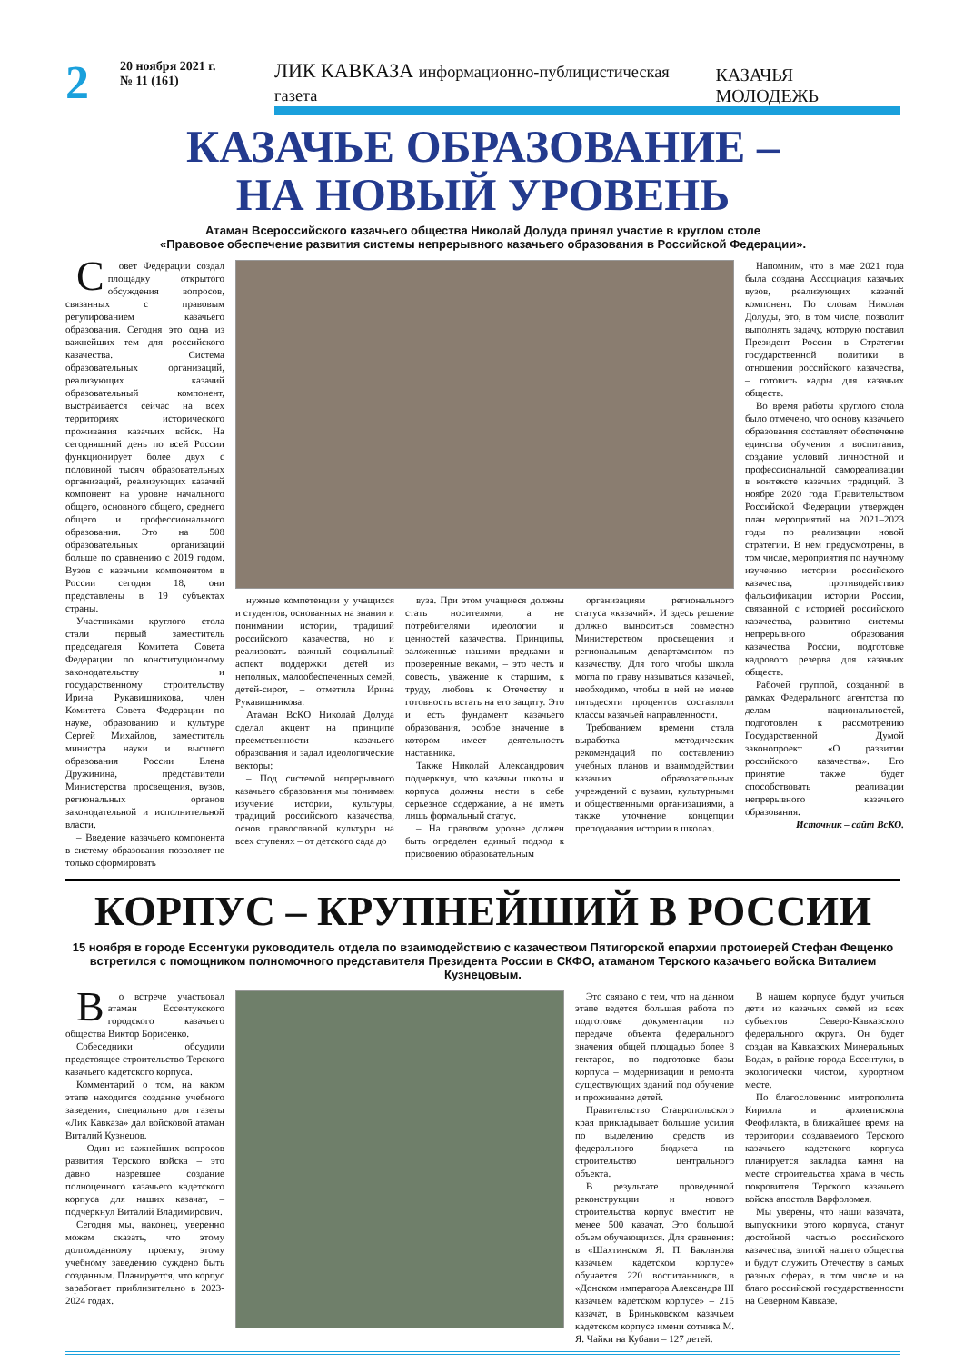2
20 ноября 2021 г.
№ 11 (161)
ЛИК КАВКАЗА информационно-публицистическая газета КАЗАЧЬЯ МОЛОДЕЖЬ
КАЗАЧЬЕ ОБРАЗОВАНИЕ –
НА НОВЫЙ УРОВЕНЬ
Атаман Всероссийского казачьего общества Николай Долуда принял участие в круглом столе
«Правовое обеспечение развития системы непрерывного казачьего образования в Российской Федерации».
Совет Федерации создал площадку открытого обсуждения вопросов, связанных с правовым регулированием казачьего образования. Сегодня это одна из важнейших тем для российского казачества. Система образовательных организаций, реализующих казачий образовательный компонент, выстраивается сейчас на всех территориях исторического проживания казачьих войск. На сегодняшний день по всей России функционирует более двух с половиной тысяч образовательных организаций, реализующих казачий компонент на уровне начального общего, основного общего, среднего общего и профессионального образования. Это на 508 образовательных организаций больше по сравнению с 2019 годом. Вузов с казачьим компонентом в России сегодня 18, они представлены в 19 субъектах страны.
Участниками круглого стола стали первый заместитель председателя Комитета Совета Федерации по конституционному законодательству и государственному строительству Ирина Рукавишникова, член Комитета Совета Федерации по науке, образованию и культуре Сергей Михайлов, заместитель министра науки и высшего образования России Елена Дружинина, представители Министерства просвещения, вузов, региональных органов законодательной и исполнительной власти.
– Введение казачьего компонента в систему образования позволяет не только сформировать
нужные компетенции у учащихся и студентов, основанных на знании и понимании истории, традиций российского казачества, но и реализовать важный социальный аспект поддержки детей из неполных, малообеспеченных семей, детей-сирот, – отметила Ирина Рукавишникова.
Атаман ВсКО Николай Долуда сделал акцент на принципе преемственности казачьего образования и задал идеологические векторы:
– Под системой непрерывного казачьего образования мы понимаем изучение истории, культуры, традиций российского казачества, основ православной культуры на всех ступенях – от детского сада до
вуза. При этом учащиеся должны стать носителями, а не потребителями идеологии и ценностей казачества. Принципы, заложенные нашими предками и проверенные веками, – это честь и совесть, уважение к старшим, к труду, любовь к Отечеству и готовность встать на его защиту. Это и есть фундамент казачьего образования, особое значение в котором имеет деятельность наставника.
Также Николай Александрович подчеркнул, что казачьи школы и корпуса должны нести в себе серьезное содержание, а не иметь лишь формальный статус.
– На правовом уровне должен быть определен единый подход к присвоению образовательным
организациям регионального статуса «казачий». И здесь решение должно выноситься совместно Министерством просвещения и региональным департаментом по казачеству. Для того чтобы школа могла по праву называться казачьей, необходимо, чтобы в ней не менее пятьдесяти процентов составляли классы казачьей направленности.
Требованием времени стала выработка методических рекомендаций по составлению учебных планов и взаимодействии казачьих образовательных учреждений с вузами, культурными и общественными организациями, а также уточнение концепции преподавания истории в школах.
Напомним, что в мае 2021 года была создана Ассоциация казачьих вузов, реализующих казачий компонент. По словам Николая Долуды, это, в том числе, позволит выполнять задачу, которую поставил Президент России в Стратегии государственной политики в отношении российского казачества, – готовить кадры для казачьих обществ.
Во время работы круглого стола было отмечено, что основу казачьего образования составляет обеспечение единства обучения и воспитания, создание условий личностной и профессиональной самореализации в контексте казачьих традиций. В ноябре 2020 года Правительством Российской Федерации утвержден план мероприятий на 2021–2023 годы по реализации новой стратегии. В нем предусмотрены, в том числе, мероприятия по научному изучению истории российского казачества, противодействию фальсификации истории России, связанной с историей российского казачества, развитию системы непрерывного образования казачества России, подготовке кадрового резерва для казачьих обществ.
Рабочей группой, созданной в рамках Федерального агентства по делам национальностей, подготовлен к рассмотрению Государственной Думой законопроект «О развитии российского казачества». Его принятие также будет способствовать реализации непрерывного казачьего образования.
Источник – сайт ВсКО.
КОРПУС – КРУПНЕЙШИЙ В РОССИИ
15 ноября в городе Ессентуки руководитель отдела по взаимодействию с казачеством Пятигорской епархии протоиерей Стефан Фещенко
встретился с помощником полномочного представителя Президента России в СКФО, атаманом Терского казачьего войска Виталием Кузнецовым.
Во встрече участвовал атаман Ессентукского городского казачьего общества Виктор Борисенко.
Собеседники обсудили предстоящее строительство Терского казачьего кадетского корпуса.
Комментарий о том, на каком этапе находится создание учебного заведения, специально для газеты «Лик Кавказа» дал войсковой атаман Виталий Кузнецов.
– Один из важнейших вопросов развития Терского войска – это давно назревшее создание полноценного казачьего кадетского корпуса для наших казачат, – подчеркнул Виталий Владимирович.
Сегодня мы, наконец, уверенно можем сказать, что этому долгожданному проекту, этому учебному заведению суждено быть созданным. Планируется, что корпус заработает приблизительно в 2023-2024 годах.
Это связано с тем, что на данном этапе ведется большая работа по подготовке документации по передаче объекта федерального значения общей площадью более 8 гектаров, по подготовке базы корпуса – модернизации и ремонта существующих зданий под обучение и проживание детей.
Правительство Ставропольского края прикладывает большие усилия по выделению средств из федерального бюджета на строительство центрального объекта.
В результате проведенной реконструкции и нового строительства корпус вместит не менее 500 казачат. Это большой объем обучающихся. Для сравнения: в «Шахтинском Я. П. Бакланова казачьем кадетском корпусе» обучается 220 воспитанников, в «Донском императора Александра III казачьем кадетском корпусе» – 215 казачат, в Бриньковском казачьем кадетском корпусе имени сотника М. Я. Чайки на Кубани – 127 детей.
В нашем корпусе будут учиться дети из казачьих семей из всех субъектов Северо-Кавказского федерального округа. Он будет создан на Кавказских Минеральных Водах, в районе города Ессентуки, в экологически чистом, курортном месте.
По благословению митрополита Кирилла и архиепископа Феофилакта, в ближайшее время на территории создаваемого Терского казачьего кадетского корпуса планируется закладка камня на месте строительства храма в честь покровителя Терского казачьего войска апостола Варфоломея.
Мы уверены, что наши казачата, выпускники этого корпуса, станут достойной частью российского казачества, элитой нашего общества и будут служить Отечеству в самых разных сферах, в том числе и на благо российской государственности на Северном Кавказе.